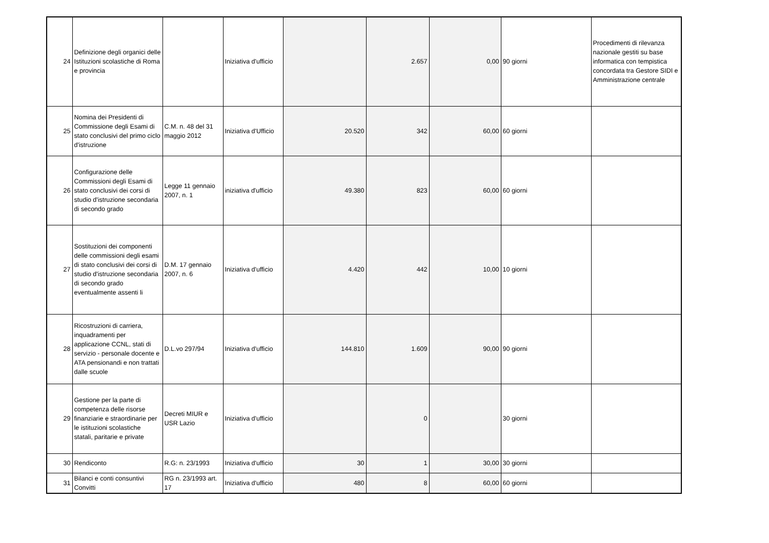| 24 | Definizione degli organici delle Istituzioni scolastiche di Roma e provincia | | Iniziativa d'ufficio | | 2.657 | 0,00 | 90 giorni | Procedimenti di rilevanza nazionale gestiti su base informatica con tempistica concordata tra Gestore SIDI e Amministrazione centrale |
| 25 | Nomina dei Presidenti di Commissione degli Esami di stato conclusivi del primo ciclo d'istruzione | C.M. n. 48 del 31 maggio 2012 | Iniziativa d'Ufficio | 20.520 | 342 | 60,00 | 60 giorni | |
| 26 | Configurazione delle Commissioni degli Esami di stato conclusivi dei corsi di studio d'istruzione secondaria di secondo grado | Legge 11 gennaio 2007, n. 1 | iniziativa d'ufficio | 49.380 | 823 | 60,00 | 60 giorni | |
| 27 | Sostituzioni dei componenti delle commissioni degli esami di stato conclusivi dei corsi di studio d'istruzione secondaria di secondo grado eventualmente assenti li | D.M. 17 gennaio 2007, n. 6 | Iniziativa d'ufficio | 4.420 | 442 | 10,00 | 10 giorni | |
| 28 | Ricostruzioni di carriera, inquadramenti per applicazione CCNL, stati di servizio - personale docente e ATA pensionandi e non trattati dalle scuole | D.L.vo 297/94 | Iniziativa d'ufficio | 144.810 | 1.609 | 90,00 | 90 giorni | |
| 29 | Gestione per la parte di competenza delle risorse finanziarie e straordinarie per le istituzioni scolastiche statali, paritarie e private | Decreti MIUR e USR Lazio | Iniziativa d'ufficio | | 0 | | 30 giorni | |
| 30 | Rendiconto | R.G: n. 23/1993 | Iniziativa d'ufficio | 30 | 1 | 30,00 | 30 giorni | |
| 31 | Bilanci e conti consuntivi Convitti | RG n. 23/1993 art. 17 | Iniziativa d'ufficio | 480 | 8 | 60,00 | 60 giorni | |